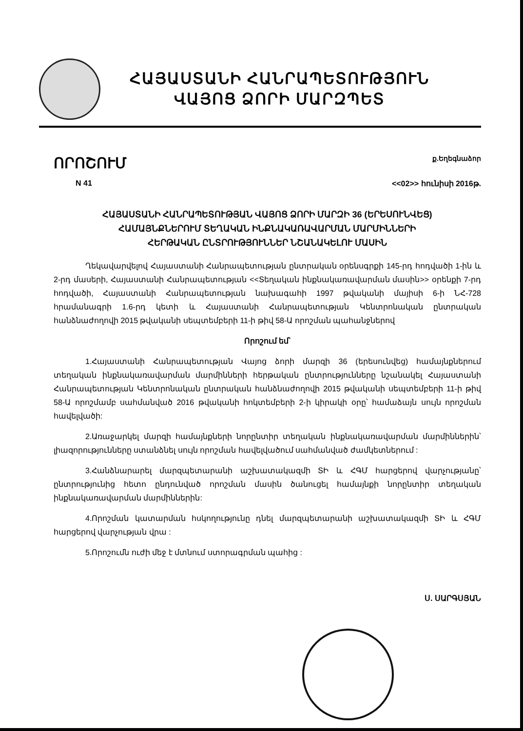ՀԱՅԱՍՏԱՆԻ ՀԱՆՐԱՊԵՏՈՒԹՅՈՒՆ
ՎԱՅՈՑ ՁՈՐԻ ՄԱՐԶՊԵՏ
ՈՐՈՇՈՒՄ ք.Եղեգնաձոր
N 41 <<02>> հունիսի 2016թ.
ՀԱՅԱՍՏԱՆԻ ՀԱՆՐԱՊԵՏՈՒԹՅԱՆ ՎԱՅՈՑ ՁՈՐԻ ՄԱՐԶԻ 36 (ԵՐԵՍՈՒՆՎԵՑ)
ՀԱՄԱՅՆՔՆԵՐՈՒՄ ՏԵՂԱԿԱՆ ԻՆՔՆԱԿԱՌԱՎԱՐՄԱՆ ՄԱՐՄԻՆՆԵՐԻ
ՀԵՐԹԱԿԱՆ ԸՆՏՐՈՒԹՅՈՒՆՆԵՐ ՆՇԱՆԱԿԵԼՈՒ ՄԱՍԻՆ
Ղեկավարվելով Հայաստանի Հանրապետության ընտրական օրենսգրքի 145-րդ հոդվածի 1-ին և 2-րդ մասերի, Հայաստանի Հանրապետության <<Տեղական ինքնակառավարման մասին>> օրենքի 7-րդ հոդվածի, Հայաստանի Հանրապետության նախագահի 1997 թվականի մայիսի 6-ի ՆՀ-728 հրամանագրի 1.6-րդ կետի և Հայաստանի Հանրապետության Կենտրոնական ընտրական հանձնաժողովի 2015 թվականի սեպտեմբերի 11-ի թիվ 58-Ա որոշման պահանջներով
Որոշում եմ՝
1.Հայաստանի Հանրապետության Վայոց ձորի մարզի 36 (երեսունվեց) համայնքներում տեղական ինքնակառավարման մարմինների հերթական ընտրությունները նշանակել Հայաստանի Հանրապետության Կենտրոնական ընտրական հանձնաժողովի 2015 թվականի սեպտեմբերի 11-ի թիվ 58-Ա որոշմամբ սահմանված 2016 թվականի հոկտեմբերի 2-ի կիրակի օրը՝ համաձայն սույն որոշման հավելվածի:
2.Առաջարկել մարզի համայնքների նորընտիր տեղական ինքնակառավարման մարմիններին՝ լիազորությունները ստանձնել սույն որոշման հավելվածում սահմանված ժամկետներում :
3.Հանձնարարել մարզպետարանի աշխատակազմի ՏԻ և ՀԳՄ հարցերով վարչությանը՝ ընտրությունից հետո ընդունված որոշման մասին ծանուցել համայնքի նորընտիր տեղական ինքնակառավարման մարմիններին:
4.Որոշման կատարման հսկողությունը դնել մարզպետարանի աշխատակազմի ՏԻ և ՀԳՄ հարցերով վարչության վրա :
5.Որոշումն ուժի մեջ է մտնում ստորագրման պահից :
Ս. ՍԱՐԳՍՅԱՆ